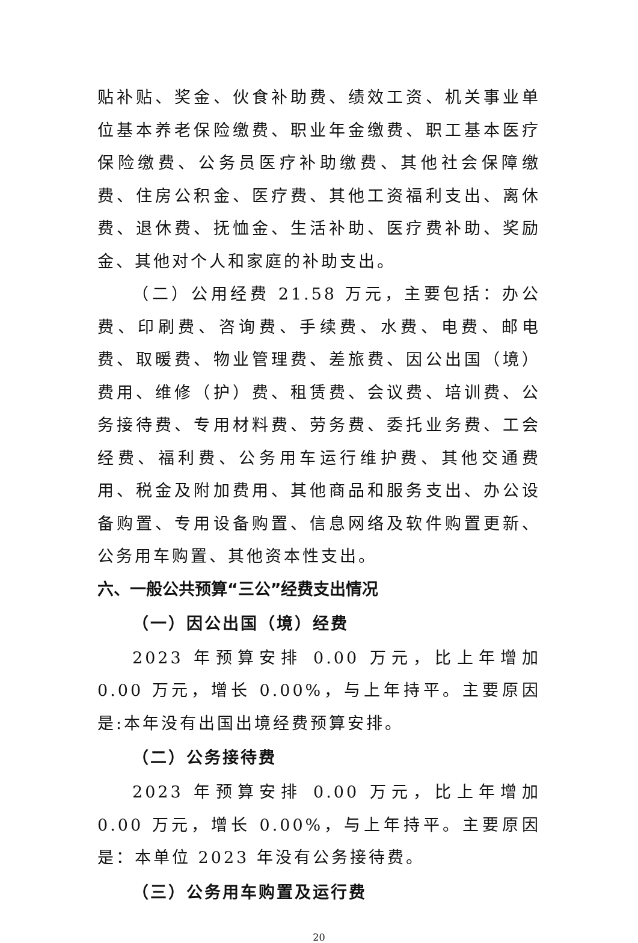贴补贴、奖金、伙食补助费、绩效工资、机关事业单位基本养老保险缴费、职业年金缴费、职工基本医疗保险缴费、公务员医疗补助缴费、其他社会保障缴费、住房公积金、医疗费、其他工资福利支出、离休费、退休费、抚恤金、生活补助、医疗费补助、奖励金、其他对个人和家庭的补助支出。
（二）公用经费 21.58 万元，主要包括：办公费、印刷费、咨询费、手续费、水费、电费、邮电费、取暖费、物业管理费、差旅费、因公出国（境）费用、维修（护）费、租赁费、会议费、培训费、公务接待费、专用材料费、劳务费、委托业务费、工会经费、福利费、公务用车运行维护费、其他交通费用、税金及附加费用、其他商品和服务支出、办公设备购置、专用设备购置、信息网络及软件购置更新、公务用车购置、其他资本性支出。
六、一般公共预算“三公”经费支出情况
（一）因公出国（境）经费
2023 年预算安排 0.00 万元，比上年增加 0.00 万元，增长 0.00%，与上年持平。主要原因是:本年没有出国出境经费预算安排。
（二）公务接待费
2023 年预算安排 0.00 万元，比上年增加 0.00 万元，增长 0.00%，与上年持平。主要原因是：本单位 2023 年没有公务接待费。
（三）公务用车购置及运行费
20